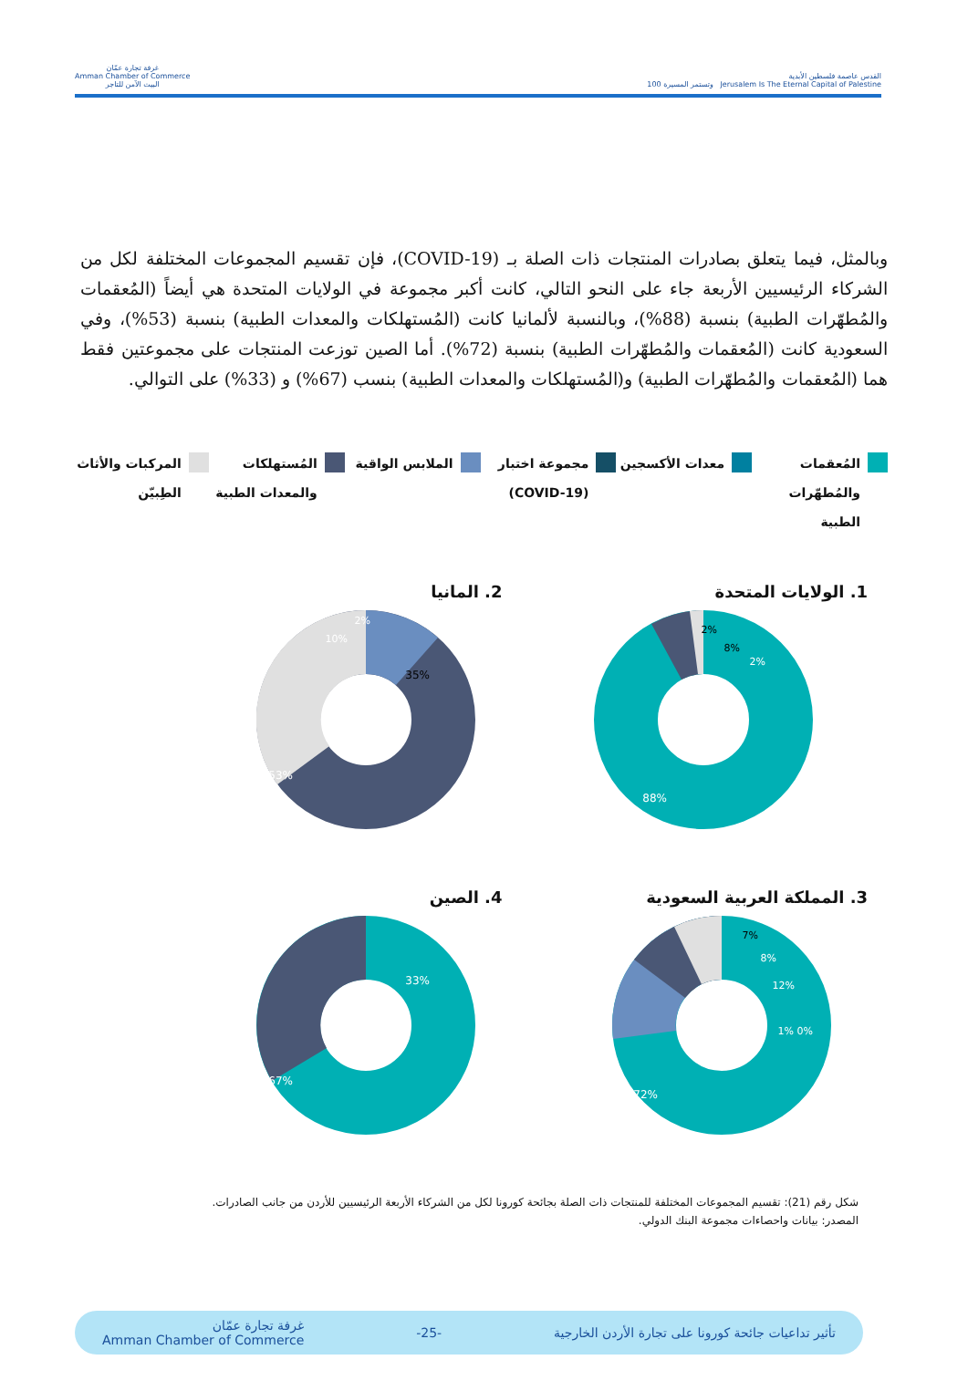القدس عاصمة فلسطين الأبدية
Jerusalem Is The Eternal Capital of Palestine وتستمر المسيرة 100
غرفة تجارة عمّان
Amman Chamber of Commerce
البيت الآمن للتاجر
وبالمثل، فيما يتعلق بصادرات المنتجات ذات الصلة بـ (COVID-19)، فإن تقسيم المجموعات المختلفة لكل من الشركاء الرئيسيين الأربعة جاء على النحو التالي، كانت أكبر مجموعة في الولايات المتحدة هي أيضاً (المُعقمات والمُطهّرات الطبية) بنسبة (88%)، وبالنسبة لألمانيا كانت (المُستهلكات والمعدات الطبية) بنسبة (53%)، وفي السعودية كانت (المُعقمات والمُطهّرات الطبية) بنسبة (72%). أما الصين توزعت المنتجات على مجموعتين فقط هما (المُعقمات والمُطهّرات الطبية) و(المُستهلكات والمعدات الطبية) بنسب (67%) و (33%) على التوالي.
المُعقمات والمُطهّرات الطبية معدات الأكسجين مجموعة اختبار (COVID-19) الملابس الواقية المُستهلكات والمعدات الطبية المركبات والأثاث الطِبيّن
1. الولايات المتحدة
88%
8%
2%
2%
2. المانيا
53%
35%
10%
2%
3. المملكة العربية السعودية
72%
7%
8%
12%
0% 1%
4. الصين
67%
33%
شكل رقم (21): تقسيم المجموعات المختلفة للمنتجات ذات الصلة بجائحة كورونا لكل من الشركاء الأربعة الرئيسيين للأردن من جانب الصادرات.
المصدر: بيانات واحصاءات مجموعة البنك الدولي.
تأثير تداعيات جائحة كورونا على تجارة الأردن الخارجية -25- غرفة تجارة عمّان
Amman Chamber of Commerce